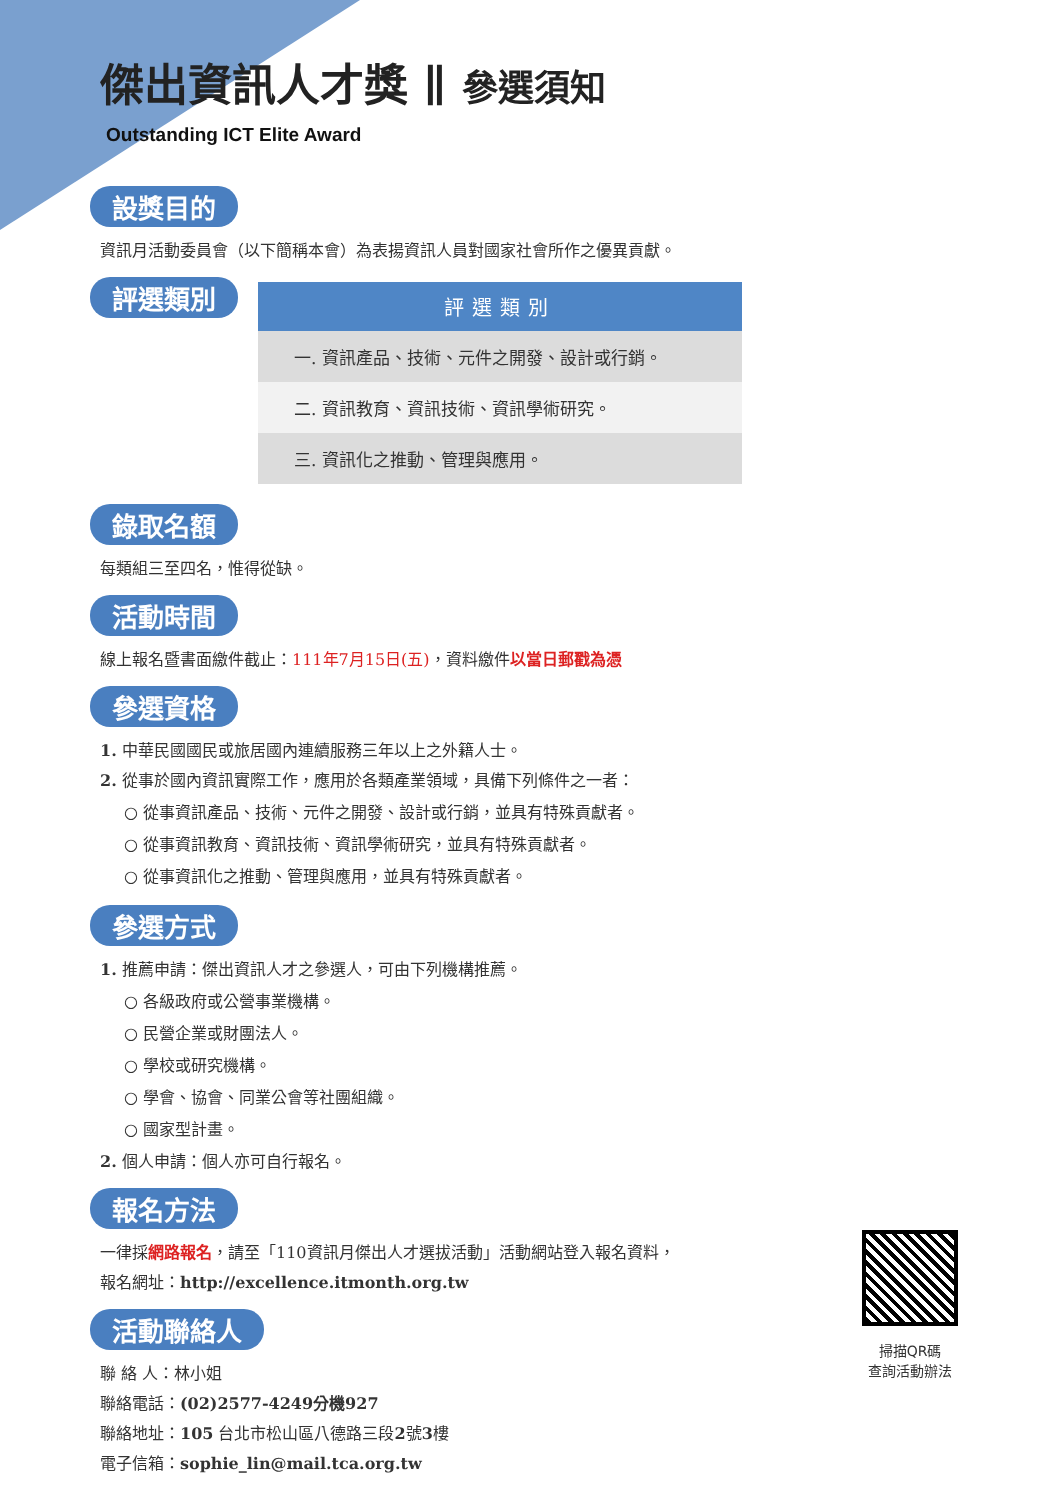傑出資訊人才獎 ∥ 參選須知
Outstanding ICT Elite Award
設獎目的
資訊月活動委員會（以下簡稱本會）為表揚資訊人員對國家社會所作之優異貢獻。
評選類別
| 評選類別 |
| --- |
| 一. 資訊產品、技術、元件之開發、設計或行銷。 |
| 二. 資訊教育、資訊技術、資訊學術研究。 |
| 三. 資訊化之推動、管理與應用。 |
錄取名額
每類組三至四名，惟得從缺。
活動時間
線上報名暨書面繳件截止：111年7月15日(五)，資料繳件以當日郵戳為憑
參選資格
1. 中華民國國民或旅居國內連續服務三年以上之外籍人士。
2. 從事於國內資訊實際工作，應用於各類產業領域，具備下列條件之一者：
○ 從事資訊產品、技術、元件之開發、設計或行銷，並具有特殊貢獻者。
○ 從事資訊教育、資訊技術、資訊學術研究，並具有特殊貢獻者。
○ 從事資訊化之推動、管理與應用，並具有特殊貢獻者。
參選方式
1. 推薦申請：傑出資訊人才之參選人，可由下列機構推薦。
○ 各級政府或公營事業機構。
○ 民營企業或財團法人。
○ 學校或研究機構。
○ 學會、協會、同業公會等社團組織。
○ 國家型計畫。
2. 個人申請：個人亦可自行報名。
報名方法
一律採網路報名，請至「110資訊月傑出人才選拔活動」活動網站登入報名資料，
報名網址：http://excellence.itmonth.org.tw
活動聯絡人
聯 絡 人：林小姐
聯絡電話：(02)2577-4249分機927
聯絡地址：105 台北市松山區八德路三段2號3樓
電子信箱：sophie_lin@mail.tca.org.tw
掃描QR碼
查詢活動辦法